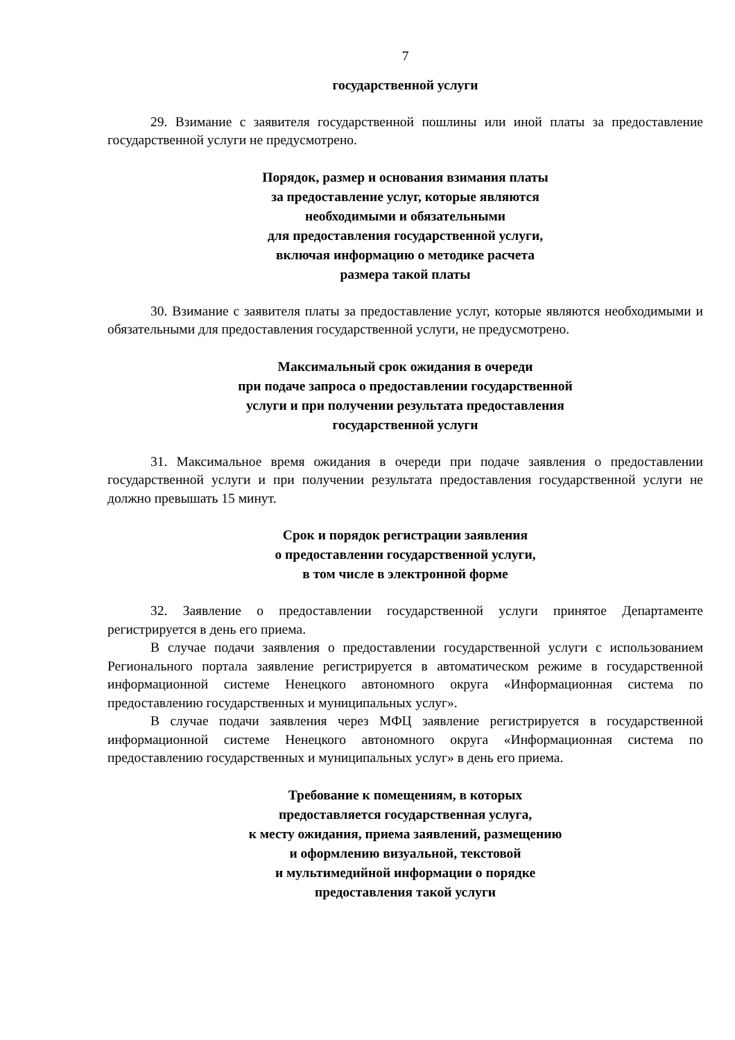7
государственной услуги
29. Взимание с заявителя государственной пошлины или иной платы за предоставление государственной услуги не предусмотрено.
Порядок, размер и основания взимания платы
за предоставление услуг, которые являются
необходимыми и обязательными
для предоставления государственной услуги,
включая информацию о методике расчета
размера такой платы
30. Взимание с заявителя платы за предоставление услуг, которые являются необходимыми и обязательными для предоставления государственной услуги, не предусмотрено.
Максимальный срок ожидания в очереди
при подаче запроса о предоставлении государственной
услуги и при получении результата предоставления
государственной услуги
31. Максимальное время ожидания в очереди при подаче заявления о предоставлении государственной услуги и при получении результата предоставления государственной услуги не должно превышать 15 минут.
Срок и порядок регистрации заявления
о предоставлении государственной услуги,
в том числе в электронной форме
32. Заявление о предоставлении государственной услуги принятое Департаменте регистрируется в день его приема.
В случае подачи заявления о предоставлении государственной услуги с использованием Регионального портала заявление регистрируется в автоматическом режиме в государственной информационной системе Ненецкого автономного округа «Информационная система по предоставлению государственных и муниципальных услуг».
В случае подачи заявления через МФЦ заявление регистрируется в государственной информационной системе Ненецкого автономного округа «Информационная система по предоставлению государственных и муниципальных услуг» в день его приема.
Требование к помещениям, в которых
предоставляется государственная услуга,
к месту ожидания, приема заявлений, размещению
и оформлению визуальной, текстовой
и мультимедийной информации о порядке
предоставления такой услуги